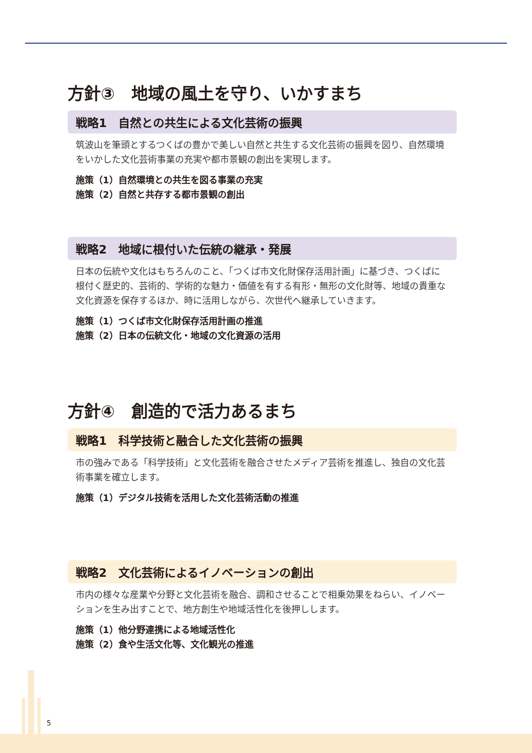方針③　地域の風土を守り、いかすまち
戦略1　自然との共生による文化芸術の振興
筑波山を筆頭とするつくばの豊かで美しい自然と共生する文化芸術の振興を図り、自然環境をいかした文化芸術事業の充実や都市景観の創出を実現します。
施策（1）自然環境との共生を図る事業の充実
施策（2）自然と共存する都市景観の創出
戦略2　地域に根付いた伝統の継承・発展
日本の伝統や文化はもちろんのこと、「つくば市文化財保存活用計画」に基づき、つくばに根付く歴史的、芸術的、学術的な魅力・価値を有する有形・無形の文化財等、地域の貴重な文化資源を保存するほか、時に活用しながら、次世代へ継承していきます。
施策（1）つくば市文化財保存活用計画の推進
施策（2）日本の伝統文化・地域の文化資源の活用
方針④　創造的で活力あるまち
戦略1　科学技術と融合した文化芸術の振興
市の強みである「科学技術」と文化芸術を融合させたメディア芸術を推進し、独自の文化芸術事業を確立します。
施策（1）デジタル技術を活用した文化芸術活動の推進
戦略2　文化芸術によるイノベーションの創出
市内の様々な産業や分野と文化芸術を融合、調和させることで相乗効果をねらい、イノベーションを生み出すことで、地方創生や地域活性化を後押しします。
施策（1）他分野連携による地域活性化
施策（2）食や生活文化等、文化観光の推進
5